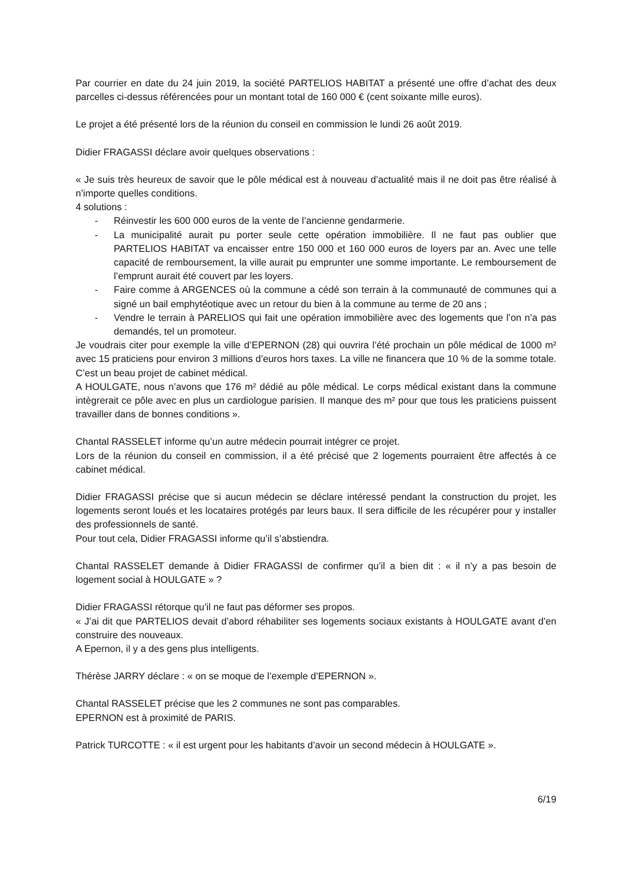Par courrier en date du 24 juin 2019, la société PARTELIOS HABITAT a présenté une offre d’achat des deux parcelles ci-dessus référencées pour un montant total de 160 000 € (cent soixante mille euros).
Le projet a été présenté lors de la réunion du conseil en commission le lundi 26 août 2019.
Didier FRAGASSI déclare avoir quelques observations :
« Je suis très heureux de savoir que le pôle médical est à nouveau d’actualité mais il ne doit pas être réalisé à n’importe quelles conditions.
4 solutions :
- Réinvestir les 600 000 euros de la vente de l’ancienne gendarmerie.
- La municipalité aurait pu porter seule cette opération immobilière. Il ne faut pas oublier que PARTELIOS HABITAT va encaisser entre 150 000 et 160 000 euros de loyers par an. Avec une telle capacité de remboursement, la ville aurait pu emprunter une somme importante. Le remboursement de l’emprunt aurait été couvert par les loyers.
- Faire comme à ARGENCES où la commune a cédé son terrain à la communauté de communes qui a signé un bail emphytéotique avec un retour du bien à la commune au terme de 20 ans ;
- Vendre le terrain à PARELIOS qui fait une opération immobilière avec des logements que l’on n’a pas demandés, tel un promoteur.
Je voudrais citer pour exemple la ville d’EPERNON (28) qui ouvrira l’été prochain un pôle médical de 1000 m² avec 15 praticiens pour environ 3 millions d’euros hors taxes. La ville ne financera que 10 % de la somme totale. C’est un beau projet de cabinet médical.
A HOULGATE, nous n’avons que 176 m² dédié au pôle médical. Le corps médical existant dans la commune intègrerait ce pôle avec en plus un cardiologue parisien. Il manque des m² pour que tous les praticiens puissent travailler dans de bonnes conditions ».
Chantal RASSELET informe qu’un autre médecin pourrait intégrer ce projet.
Lors de la réunion du conseil en commission, il a été précisé que 2 logements pourraient être affectés à ce cabinet médical.
Didier FRAGASSI précise que si aucun médecin se déclare intéressé pendant la construction du projet, les logements seront loués et les locataires protégés par leurs baux. Il sera difficile de les récupérer pour y installer des professionnels de santé.
Pour tout cela, Didier FRAGASSI informe qu’il s’abstiendra.
Chantal RASSELET demande à Didier FRAGASSI de confirmer qu’il a bien dit : « il n’y a pas besoin de logement social à HOULGATE » ?
Didier FRAGASSI rétorque qu’il ne faut pas déformer ses propos.
« J’ai dit que PARTELIOS devait d’abord réhabiliter ses logements sociaux existants à HOULGATE avant d’en construire des nouveaux.
A Epernon, il y a des gens plus intelligents.
Thérèse JARRY déclare : « on se moque de l’exemple d’EPERNON ».
Chantal RASSELET précise que les 2 communes ne sont pas comparables.
EPERNON est à proximité de PARIS.
Patrick TURCOTTE : « il est urgent pour les habitants d’avoir un second médecin à HOULGATE ».
6/19